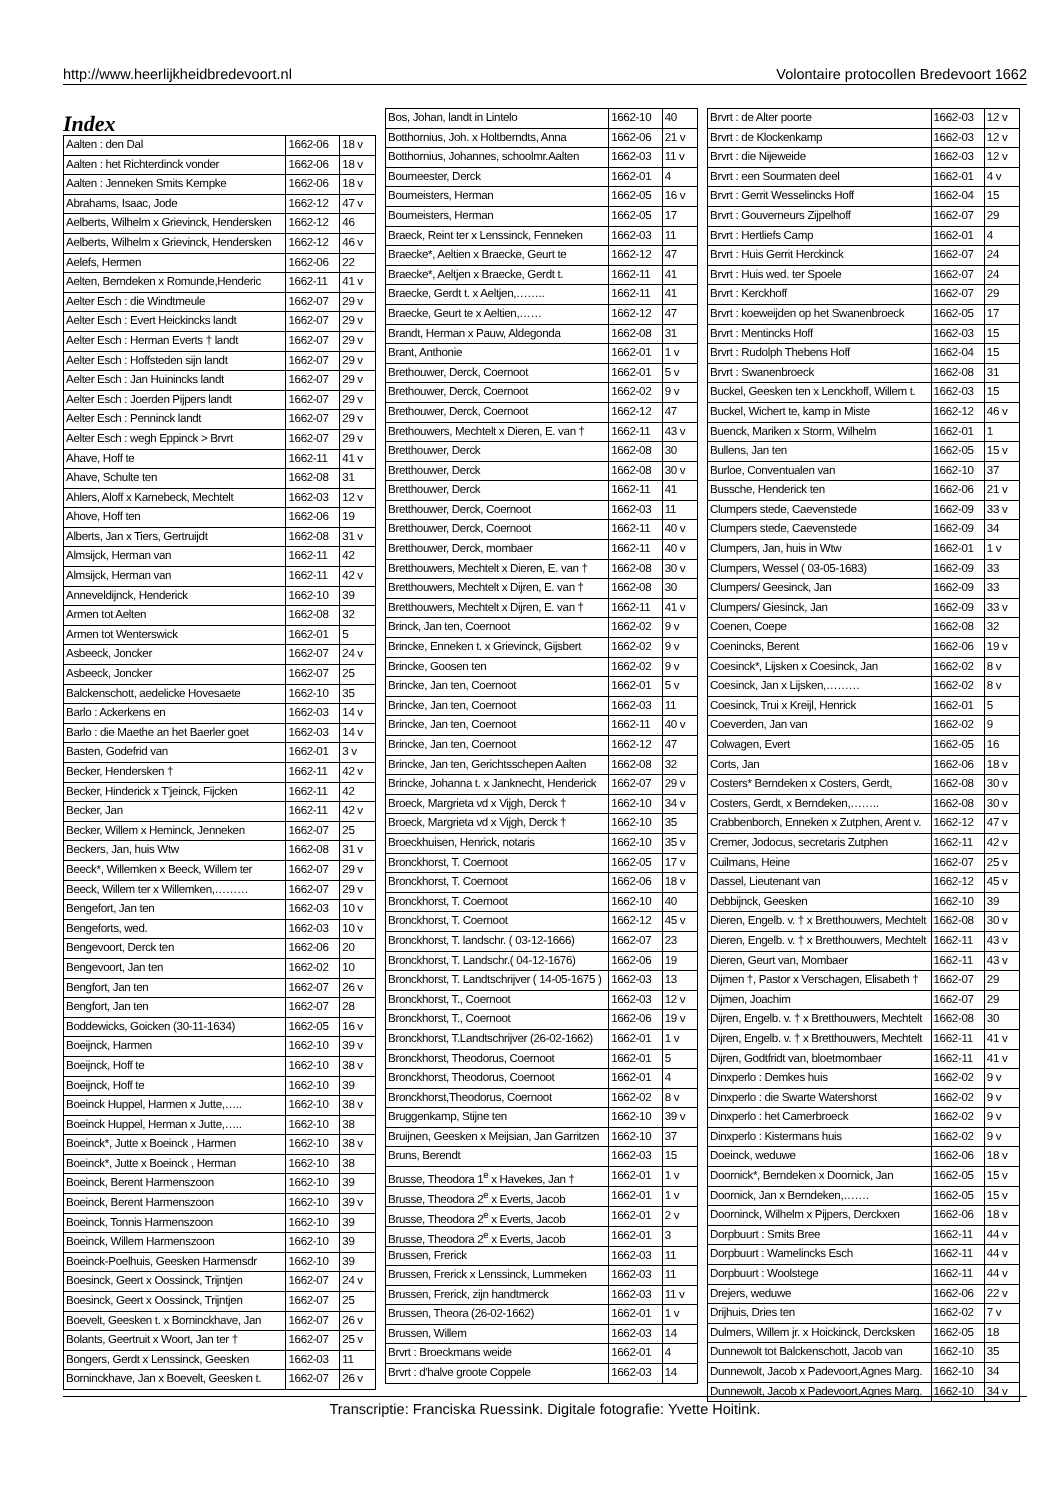http://www.heerlijkheidbredevoort.nl Volontaire protocollen Bredevoort 1662
Index
| Aalten : den Dal | 1662-06 | 18 v |
| Aalten : het Richterdinck vonder | 1662-06 | 18 v |
| Aalten : Jenneken Smits Kempke | 1662-06 | 18 v |
| Abrahams, Isaac, Jode | 1662-12 | 47 v |
| Aelberts, Wilhelm x Grievinck, Hendersken | 1662-12 | 46 |
| Aelberts, Wilhelm x Grievinck, Hendersken | 1662-12 | 46 v |
| Aelefs, Hermen | 1662-06 | 22 |
| Aelten, Berndeken x Romunde,Henderic | 1662-11 | 41 v |
| Aelter Esch : die Windtmeule | 1662-07 | 29 v |
| Aelter Esch : Evert Heickincks landt | 1662-07 | 29 v |
| Aelter Esch : Herman Everts † landt | 1662-07 | 29 v |
| Aelter Esch : Hoffsteden sijn landt | 1662-07 | 29 v |
| Aelter Esch : Jan Huinincks landt | 1662-07 | 29 v |
| Aelter Esch : Joerden Pijpers landt | 1662-07 | 29 v |
| Aelter Esch : Penninck landt | 1662-07 | 29 v |
| Aelter Esch : wegh Eppinck > Brvrt | 1662-07 | 29 v |
| Ahave, Hoff te | 1662-11 | 41 v |
| Ahave, Schulte ten | 1662-08 | 31 |
| Ahlers, Aloff x Karnebeck, Mechtelt | 1662-03 | 12 v |
| Ahove, Hoff ten | 1662-06 | 19 |
| Alberts, Jan x Tiers, Gertruijdt | 1662-08 | 31 v |
| Almsijck, Herman van | 1662-11 | 42 |
| Almsijck, Herman van | 1662-11 | 42 v |
| Anneveldijnck, Henderick | 1662-10 | 39 |
| Armen tot Aelten | 1662-08 | 32 |
| Armen tot Wenterswick | 1662-01 | 5 |
| Asbeeck, Joncker | 1662-07 | 24 v |
| Asbeeck, Joncker | 1662-07 | 25 |
| Balckenschott, aedelicke Hovesaete | 1662-10 | 35 |
| Barlo : Ackerkens en | 1662-03 | 14 v |
| Barlo : die Maethe an het Baerler goet | 1662-03 | 14 v |
| Basten, Godefrid van | 1662-01 | 3 v |
| Becker, Hendersken † | 1662-11 | 42 v |
| Becker, Hinderick x T'jeinck, Fijcken | 1662-11 | 42 |
| Becker, Jan | 1662-11 | 42 v |
| Becker, Willem x Heminck, Jenneken | 1662-07 | 25 |
| Beckers, Jan, huis Wtw | 1662-08 | 31 v |
| Beeck*, Willemken x Beeck, Willem ter | 1662-07 | 29 v |
| Beeck, Willem ter x Willemken,……… | 1662-07 | 29 v |
| Bengefort, Jan ten | 1662-03 | 10 v |
| Bengeforts, wed. | 1662-03 | 10 v |
| Bengevoort, Derck ten | 1662-06 | 20 |
| Bengevoort, Jan ten | 1662-02 | 10 |
| Bengfort, Jan ten | 1662-07 | 26 v |
| Bengfort, Jan ten | 1662-07 | 28 |
| Boddewicks, Goicken (30-11-1634) | 1662-05 | 16 v |
| Boeijnck, Harmen | 1662-10 | 39 v |
| Boeijnck, Hoff te | 1662-10 | 38 v |
| Boeijnck, Hoff te | 1662-10 | 39 |
| Boeinck Huppel, Harmen x Jutte,….. | 1662-10 | 38 v |
| Boeinck Huppel, Herman x Jutte,….. | 1662-10 | 38 |
| Boeinck*, Jutte x Boeinck , Harmen | 1662-10 | 38 v |
| Boeinck*, Jutte x Boeinck , Herman | 1662-10 | 38 |
| Boeinck, Berent Harmenszoon | 1662-10 | 39 |
| Boeinck, Berent Harmenszoon | 1662-10 | 39 v |
| Boeinck, Tonnis Harmenszoon | 1662-10 | 39 |
| Boeinck, Willem Harmenszoon | 1662-10 | 39 |
| Boeinck-Poelhuis, Geesken Harmensdr | 1662-10 | 39 |
| Boesinck, Geert x Oossinck, Trijntjen | 1662-07 | 24 v |
| Boesinck, Geert x Oossinck, Trijntjen | 1662-07 | 25 |
| Boevelt, Geesken t. x Borninckhave, Jan | 1662-07 | 26 v |
| Bolants, Geertruit x Woort, Jan ter † | 1662-07 | 25 v |
| Bongers, Gerdt x Lenssinck, Geesken | 1662-03 | 11 |
| Borninckhave, Jan x Boevelt, Geesken t. | 1662-07 | 26 v |
| Bos, Johan, landt in Lintelo | 1662-10 | 40 |
| Botthornius, Joh. x Holtberndts, Anna | 1662-06 | 21 v |
| Botthornius, Johannes, schoolmr.Aalten | 1662-03 | 11 v |
| Boumeester, Derck | 1662-01 | 4 |
| Boumeisters, Herman | 1662-05 | 16 v |
| Boumeisters, Herman | 1662-05 | 17 |
| Braeck, Reint ter x Lenssinck, Fenneken | 1662-03 | 11 |
| Braecke*, Aeltien x Braecke, Geurt te | 1662-12 | 47 |
| Braecke*, Aeltjen x Braecke, Gerdt t. | 1662-11 | 41 |
| Braecke, Gerdt t. x Aeltjen,…….. | 1662-11 | 41 |
| Braecke, Geurt te x Aeltien,…… | 1662-12 | 47 |
| Brandt, Herman x Pauw, Aldegonda | 1662-08 | 31 |
| Brant, Anthonie | 1662-01 | 1 v |
| Brethouwer, Derck, Coernoot | 1662-01 | 5 v |
| Brethouwer, Derck, Coernoot | 1662-02 | 9 v |
| Brethouwer, Derck, Coernoot | 1662-12 | 47 |
| Brethouwers, Mechtelt x Dieren, E. van † | 1662-11 | 43 v |
| Bretthouwer, Derck | 1662-08 | 30 |
| Bretthouwer, Derck | 1662-08 | 30 v |
| Bretthouwer, Derck | 1662-11 | 41 |
| Bretthouwer, Derck, Coernoot | 1662-03 | 11 |
| Bretthouwer, Derck, Coernoot | 1662-11 | 40 v |
| Bretthouwer, Derck, mombaer | 1662-11 | 40 v |
| Bretthouwers, Mechtelt x Dieren, E. van † | 1662-08 | 30 v |
| Bretthouwers, Mechtelt x Dijren, E. van † | 1662-08 | 30 |
| Bretthouwers, Mechtelt x Dijren, E. van † | 1662-11 | 41 v |
| Brinck, Jan ten, Coernoot | 1662-02 | 9 v |
| Brincke, Enneken t. x Grievinck, Gijsbert | 1662-02 | 9 v |
| Brincke, Goosen ten | 1662-02 | 9 v |
| Brincke, Jan ten, Coernoot | 1662-01 | 5 v |
| Brincke, Jan ten, Coernoot | 1662-03 | 11 |
| Brincke, Jan ten, Coernoot | 1662-11 | 40 v |
| Brincke, Jan ten, Coernoot | 1662-12 | 47 |
| Brincke, Jan ten, Gerichtsschepen Aalten | 1662-08 | 32 |
| Brincke, Johanna t. x Janknecht, Henderick | 1662-07 | 29 v |
| Broeck, Margrieta vd x Vijgh, Derck † | 1662-10 | 34 v |
| Broeck, Margrieta vd x Vijgh, Derck † | 1662-10 | 35 |
| Broeckhuisen, Henrick, notaris | 1662-10 | 35 v |
| Bronckhorst, T. Coernoot | 1662-05 | 17 v |
| Bronckhorst, T. Coernoot | 1662-06 | 18 v |
| Bronckhorst, T. Coernoot | 1662-10 | 40 |
| Bronckhorst, T. Coernoot | 1662-12 | 45 v |
| Bronckhorst, T. landschr. ( 03-12-1666) | 1662-07 | 23 |
| Bronckhorst, T. Landschr.( 04-12-1676) | 1662-06 | 19 |
| Bronckhorst, T. Landtschrijver ( 14-05-1675 ) | 1662-03 | 13 |
| Bronckhorst, T., Coernoot | 1662-03 | 12 v |
| Bronckhorst, T., Coernoot | 1662-06 | 19 v |
| Bronckhorst, T.Landtschrijver (26-02-1662) | 1662-01 | 1 v |
| Bronckhorst, Theodorus, Coernoot | 1662-01 | 5 |
| Bronckhorst, Theodorus, Coernoot | 1662-01 | 4 |
| Bronckhorst,Theodorus, Coernoot | 1662-02 | 8 v |
| Bruggenkamp, Stijne ten | 1662-10 | 39 v |
| Bruijnen, Geesken x Meijsian, Jan Garritzen | 1662-10 | 37 |
| Bruns, Berendt | 1662-03 | 15 |
| Brusse, Theodora 1<sup>e</sup> x Havekes, Jan † | 1662-01 | 1 v |
| Brusse, Theodora 2<sup>e</sup> x Everts, Jacob | 1662-01 | 1 v |
| Brusse, Theodora 2<sup>e</sup> x Everts, Jacob | 1662-01 | 2 v |
| Brusse, Theodora 2<sup>e</sup> x Everts, Jacob | 1662-01 | 3 |
| Brussen, Frerick | 1662-03 | 11 |
| Brussen, Frerick x Lenssinck, Lummeken | 1662-03 | 11 |
| Brussen, Frerick, zijn handtmerck | 1662-03 | 11 v |
| Brussen, Theora (26-02-1662) | 1662-01 | 1 v |
| Brussen, Willem | 1662-03 | 14 |
| Brvrt : Broeckmans weide | 1662-01 | 4 |
| Brvrt : d'halve groote Coppele | 1662-03 | 14 |
| Brvrt : de Alter poorte | 1662-03 | 12 v |
| Brvrt : de Klockenkamp | 1662-03 | 12 v |
| Brvrt : die Nijeweide | 1662-03 | 12 v |
| Brvrt : een Sourmaten deel | 1662-01 | 4 v |
| Brvrt : Gerrit Wesselincks Hoff | 1662-04 | 15 |
| Brvrt : Gouverneurs Zijpelhoff | 1662-07 | 29 |
| Brvrt : Hertliefs Camp | 1662-01 | 4 |
| Brvrt : Huis Gerrit Herckinck | 1662-07 | 24 |
| Brvrt : Huis wed. ter Spoele | 1662-07 | 24 |
| Brvrt : Kerckhoff | 1662-07 | 29 |
| Brvrt : koeweijden op het Swanenbroeck | 1662-05 | 17 |
| Brvrt : Mentincks Hoff | 1662-03 | 15 |
| Brvrt : Rudolph Thebens Hoff | 1662-04 | 15 |
| Brvrt : Swanenbroeck | 1662-08 | 31 |
| Buckel, Geesken ten x Lenckhoff, Willem t. | 1662-03 | 15 |
| Buckel, Wichert te, kamp in Miste | 1662-12 | 46 v |
| Buenck, Mariken x Storm, Wilhelm | 1662-01 | 1 |
| Bullens, Jan ten | 1662-05 | 15 v |
| Burloe, Conventualen van | 1662-10 | 37 |
| Bussche, Henderick ten | 1662-06 | 21 v |
| Clumpers stede, Caevenstede | 1662-09 | 33 v |
| Clumpers stede, Caevenstede | 1662-09 | 34 |
| Clumpers, Jan, huis in Wtw | 1662-01 | 1 v |
| Clumpers, Wessel ( 03-05-1683) | 1662-09 | 33 |
| Clumpers/ Geesinck, Jan | 1662-09 | 33 |
| Clumpers/ Giesinck, Jan | 1662-09 | 33 v |
| Coenen, Coepe | 1662-08 | 32 |
| Coenincks, Berent | 1662-06 | 19 v |
| Coesinck*, Lijsken x Coesinck, Jan | 1662-02 | 8 v |
| Coesinck, Jan x Lijsken,……… | 1662-02 | 8 v |
| Coesinck, Trui x Kreijl, Henrick | 1662-01 | 5 |
| Coeverden, Jan van | 1662-02 | 9 |
| Colwagen, Evert | 1662-05 | 16 |
| Corts, Jan | 1662-06 | 18 v |
| Costers* Berndeken x Costers, Gerdt, | 1662-08 | 30 v |
| Costers, Gerdt, x Berndeken,…….. | 1662-08 | 30 v |
| Crabbenborch, Enneken x Zutphen, Arent v. | 1662-12 | 47 v |
| Cremer, Jodocus, secretaris Zutphen | 1662-11 | 42 v |
| Cuilmans, Heine | 1662-07 | 25 v |
| Dassel, Lieutenant van | 1662-12 | 45 v |
| Debbijnck, Geesken | 1662-10 | 39 |
| Dieren, Engelb. v. † x Bretthouwers, Mechtelt | 1662-08 | 30 v |
| Dieren, Engelb. v. † x Bretthouwers, Mechtelt | 1662-11 | 43 v |
| Dieren, Geurt van, Mombaer | 1662-11 | 43 v |
| Dijmen †, Pastor x Verschagen, Elisabeth † | 1662-07 | 29 |
| Dijmen, Joachim | 1662-07 | 29 |
| Dijren, Engelb. v. † x Bretthouwers, Mechtelt | 1662-08 | 30 |
| Dijren, Engelb. v. † x Bretthouwers, Mechtelt | 1662-11 | 41 v |
| Dijren, Godtfridt van, bloetmombaer | 1662-11 | 41 v |
| Dinxperlo : Demkes huis | 1662-02 | 9 v |
| Dinxperlo : die Swarte Watershorst | 1662-02 | 9 v |
| Dinxperlo : het Camerbroeck | 1662-02 | 9 v |
| Dinxperlo : Kistermans huis | 1662-02 | 9 v |
| Doeinck, weduwe | 1662-06 | 18 v |
| Doornick*, Berndeken x Doornick, Jan | 1662-05 | 15 v |
| Doornick, Jan x Berndeken,……. | 1662-05 | 15 v |
| Doorninck, Wilhelm x Pijpers, Derckxen | 1662-06 | 18 v |
| Dorpbuurt : Smits Bree | 1662-11 | 44 v |
| Dorpbuurt : Wamelincks Esch | 1662-11 | 44 v |
| Dorpbuurt : Woolstege | 1662-11 | 44 v |
| Drejers, weduwe | 1662-06 | 22 v |
| Drijhuis, Dries ten | 1662-02 | 7 v |
| Dulmers, Willem jr. x Hoickinck, Dercksken | 1662-05 | 18 |
| Dunnewolt tot Balckenschott, Jacob van | 1662-10 | 35 |
| Dunnewolt, Jacob x Padevoort,Agnes Marg. | 1662-10 | 34 |
| Dunnewolt, Jacob x Padevoort,Agnes Marg. | 1662-10 | 34 v |
Transcriptie: Franciska Ruessink. Digitale fotografie: Yvette Hoitink.